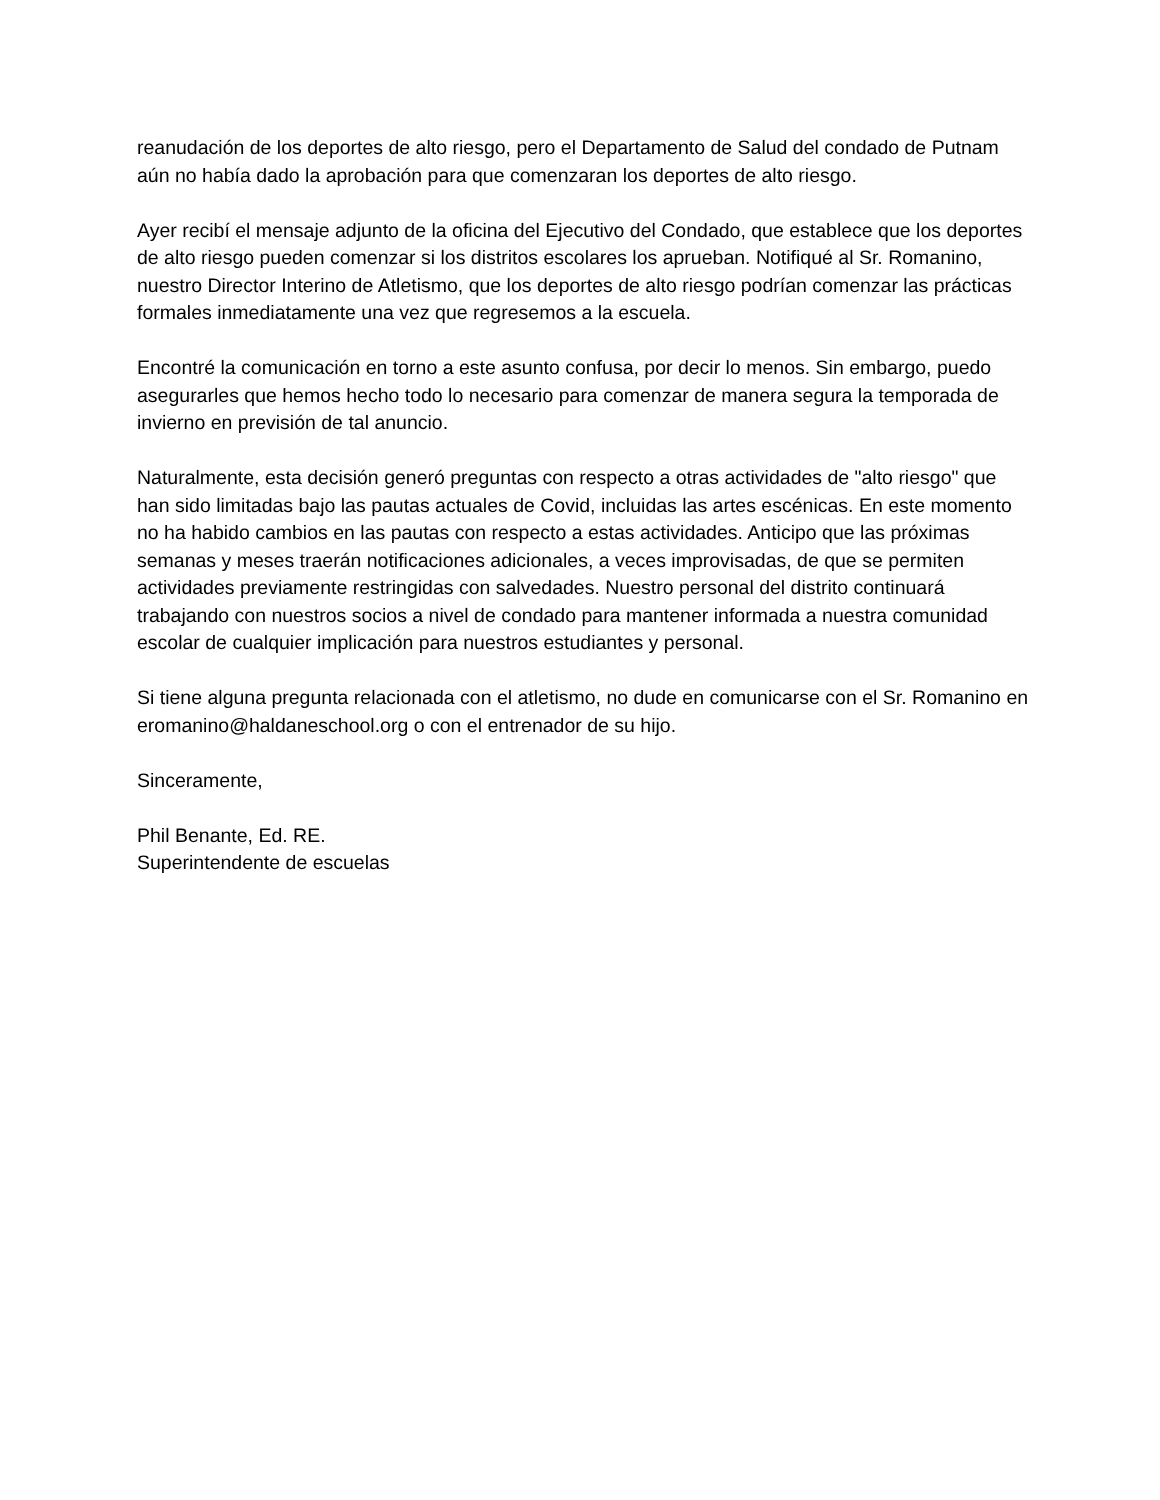reanudación de los deportes de alto riesgo, pero el Departamento de Salud del condado de Putnam aún no había dado la aprobación para que comenzaran los deportes de alto riesgo.
Ayer recibí el mensaje adjunto de la oficina del Ejecutivo del Condado, que establece que los deportes de alto riesgo pueden comenzar si los distritos escolares los aprueban. Notifiqué al Sr. Romanino, nuestro Director Interino de Atletismo, que los deportes de alto riesgo podrían comenzar las prácticas formales inmediatamente una vez que regresemos a la escuela.
Encontré la comunicación en torno a este asunto confusa, por decir lo menos. Sin embargo, puedo asegurarles que hemos hecho todo lo necesario para comenzar de manera segura la temporada de invierno en previsión de tal anuncio.
Naturalmente, esta decisión generó preguntas con respecto a otras actividades de "alto riesgo" que han sido limitadas bajo las pautas actuales de Covid, incluidas las artes escénicas. En este momento no ha habido cambios en las pautas con respecto a estas actividades. Anticipo que las próximas semanas y meses traerán notificaciones adicionales, a veces improvisadas, de que se permiten actividades previamente restringidas con salvedades. Nuestro personal del distrito continuará trabajando con nuestros socios a nivel de condado para mantener informada a nuestra comunidad escolar de cualquier implicación para nuestros estudiantes y personal.
Si tiene alguna pregunta relacionada con el atletismo, no dude en comunicarse con el Sr. Romanino en eromanino@haldaneschool.org o con el entrenador de su hijo.
Sinceramente,
Phil Benante, Ed. RE.
Superintendente de escuelas